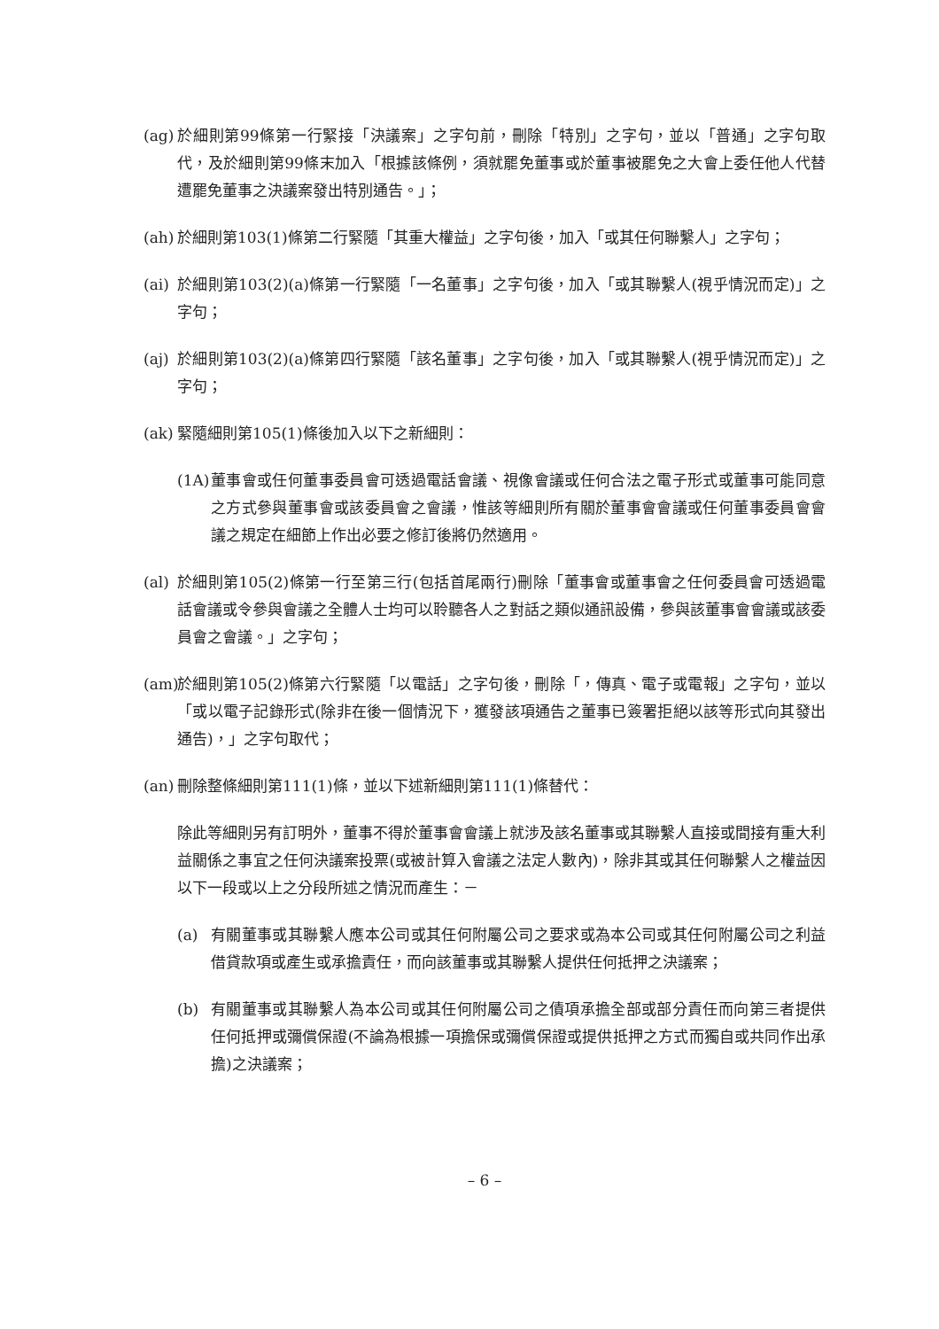(ag)
於細則第99條第一行緊接「決議案」之字句前，刪除「特別」之字句，並以「普通」之字句取代，及於細則第99條末加入「根據該條例，須就罷免董事或於董事被罷免之大會上委任他人代替遭罷免董事之決議案發出特別通告。」；
(ah)
於細則第103(1)條第二行緊隨「其重大權益」之字句後，加入「或其任何聯繫人」之字句；
(ai)
於細則第103(2)(a)條第一行緊隨「一名董事」之字句後，加入「或其聯繫人(視乎情況而定)」之字句；
(aj)
於細則第103(2)(a)條第四行緊隨「該名董事」之字句後，加入「或其聯繫人(視乎情況而定)」之字句；
(ak)
緊隨細則第105(1)條後加入以下之新細則：
(1A)
董事會或任何董事委員會可透過電話會議、視像會議或任何合法之電子形式或董事可能同意之方式參與董事會或該委員會之會議，惟該等細則所有關於董事會會議或任何董事委員會會議之規定在細節上作出必要之修訂後將仍然適用。
(al)
於細則第105(2)條第一行至第三行(包括首尾兩行)刪除「董事會或董事會之任何委員會可透過電話會議或令參與會議之全體人士均可以聆聽各人之對話之類似通訊設備，參與該董事會會議或該委員會之會議。」之字句；
(am)
於細則第105(2)條第六行緊隨「以電話」之字句後，刪除「，傳真、電子或電報」之字句，並以「或以電子記錄形式(除非在後一個情況下，獲發該項通告之董事已簽署拒絕以該等形式向其發出通告)，」之字句取代；
(an)
刪除整條細則第111(1)條，並以下述新細則第111(1)條替代：
除此等細則另有訂明外，董事不得於董事會會議上就涉及該名董事或其聯繫人直接或間接有重大利益關係之事宜之任何決議案投票(或被計算入會議之法定人數內)，除非其或其任何聯繫人之權益因以下一段或以上之分段所述之情況而產生：－
(a) 有關董事或其聯繫人應本公司或其任何附屬公司之要求或為本公司或其任何附屬公司之利益借貸款項或產生或承擔責任，而向該董事或其聯繫人提供任何抵押之決議案；
(b) 有關董事或其聯繫人為本公司或其任何附屬公司之債項承擔全部或部分責任而向第三者提供任何抵押或彌償保證(不論為根據一項擔保或彌償保證或提供抵押之方式而獨自或共同作出承擔)之決議案；
– 6 –